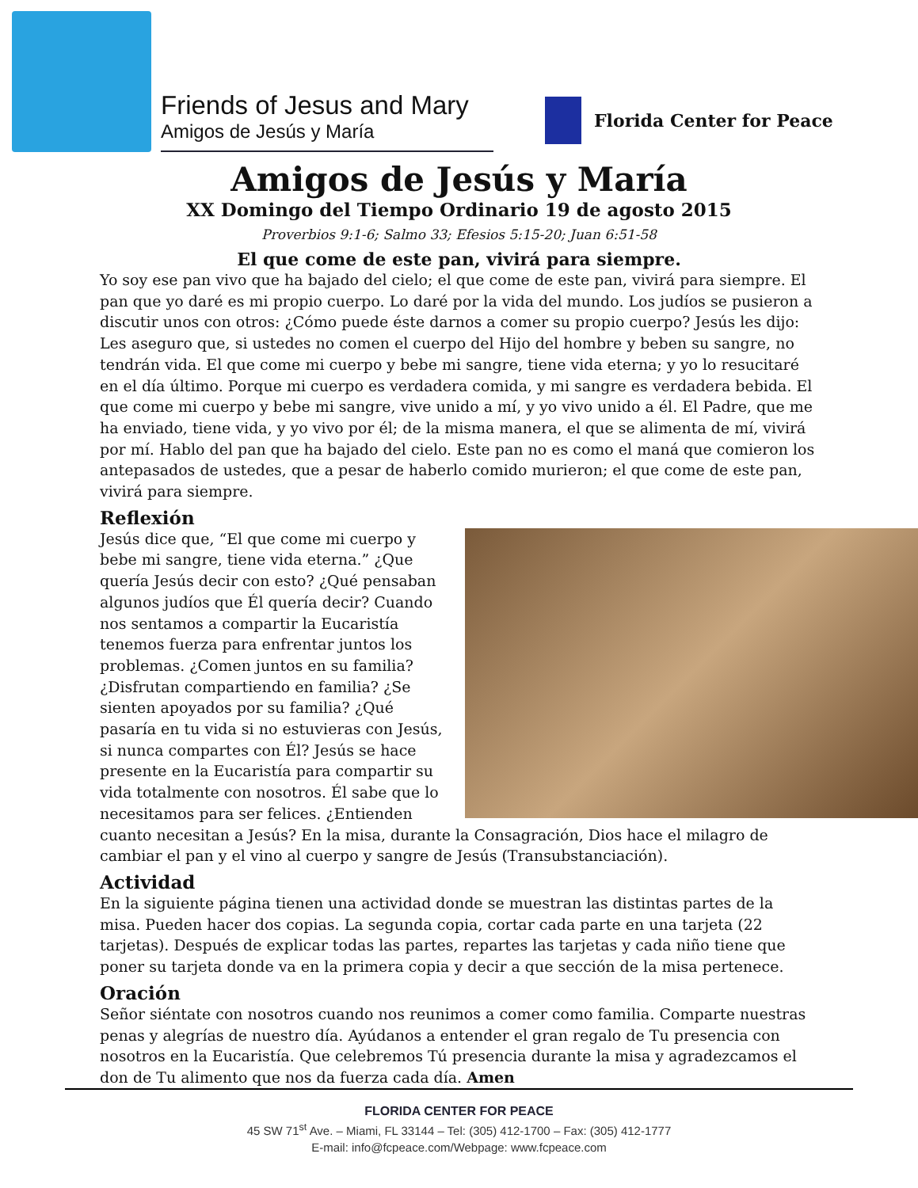Friends of Jesus and Mary
Amigos de Jesús y María
Florida Center for Peace
Amigos de Jesús y María
XX Domingo del Tiempo Ordinario 19 de agosto 2015
Proverbios 9:1-6; Salmo 33; Efesios 5:15-20; Juan 6:51-58
El que come de este pan, vivirá para siempre.
Yo soy ese pan vivo que ha bajado del cielo; el que come de este pan, vivirá para siempre. El pan que yo daré es mi propio cuerpo. Lo daré por la vida del mundo. Los judíos se pusieron a discutir unos con otros: ¿Cómo puede éste darnos a comer su propio cuerpo? Jesús les dijo: Les aseguro que, si ustedes no comen el cuerpo del Hijo del hombre y beben su sangre, no tendrán vida. El que come mi cuerpo y bebe mi sangre, tiene vida eterna; y yo lo resucitaré en el día último. Porque mi cuerpo es verdadera comida, y mi sangre es verdadera bebida. El que come mi cuerpo y bebe mi sangre, vive unido a mí, y yo vivo unido a él. El Padre, que me ha enviado, tiene vida, y yo vivo por él; de la misma manera, el que se alimenta de mí, vivirá por mí. Hablo del pan que ha bajado del cielo. Este pan no es como el maná que comieron los antepasados de ustedes, que a pesar de haberlo comido murieron; el que come de este pan, vivirá para siempre.
Reflexión
Jesús dice que, “El que come mi cuerpo y bebe mi sangre, tiene vida eterna.” ¿Que quería Jesús decir con esto? ¿Qué pensaban algunos judíos que Él quería decir? Cuando nos sentamos a compartir la Eucaristía tenemos fuerza para enfrentar juntos los problemas. ¿Comen juntos en su familia? ¿Disfrutan compartiendo en familia? ¿Se sienten apoyados por su familia? ¿Qué pasaría en tu vida si no estuvieras con Jesús, si nunca compartes con Él? Jesús se hace presente en la Eucaristía para compartir su vida totalmente con nosotros. Él sabe que lo necesitamos para ser felices. ¿Entienden cuanto necesitan a Jesús? En la misa, durante la Consagración, Dios hace el milagro de cambiar el pan y el vino al cuerpo y sangre de Jesús (Transubstanciación).
Actividad
En la siguiente página tienen una actividad donde se muestran las distintas partes de la misa. Pueden hacer dos copias. La segunda copia, cortar cada parte en una tarjeta (22 tarjetas). Después de explicar todas las partes, repartes las tarjetas y cada niño tiene que poner su tarjeta donde va en la primera copia y decir a que sección de la misa pertenece.
Oración
Señor siéntate con nosotros cuando nos reunimos a comer como familia. Comparte nuestras penas y alegrías de nuestro día. Ayúdanos a entender el gran regalo de Tu presencia con nosotros en la Eucaristía. Que celebremos Tú presencia durante la misa y agradezcamos el don de Tu alimento que nos da fuerza cada día. Amen
FLORIDA CENTER FOR PEACE
45 SW 71<sup>st</sup> Ave. – Miami, FL 33144 – Tel: (305) 412-1700 – Fax: (305) 412-1777
E-mail: info@fcpeace.com/Webpage: www.fcpeace.com